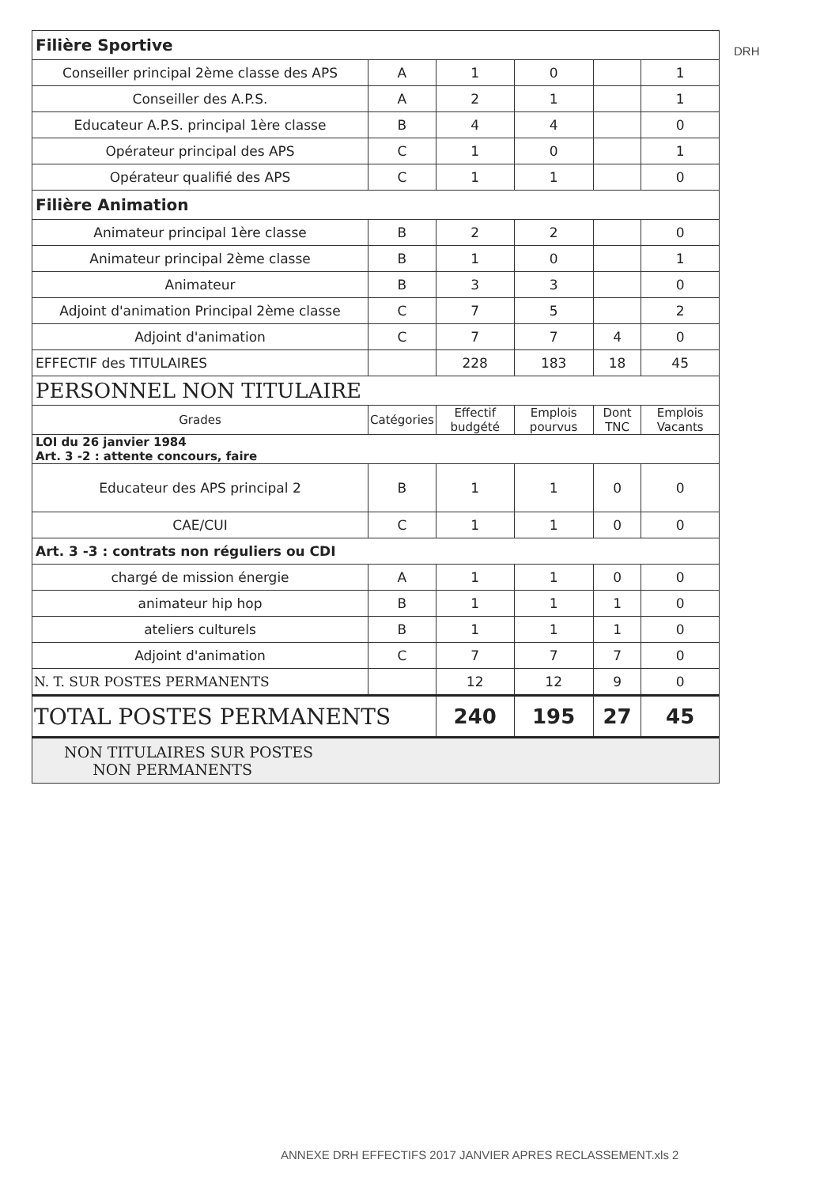DRH
| Filière Sportive | | | | | |
| Conseiller principal 2ème classe des APS | A | 1 | 0 | | 1 |
| Conseiller des A.P.S. | A | 2 | 1 | | 1 |
| Educateur A.P.S. principal 1ère classe | B | 4 | 4 | | 0 |
| Opérateur principal des APS | C | 1 | 0 | | 1 |
| Opérateur qualifié des APS | C | 1 | 1 | | 0 |
| Filière Animation | | | | | |
| Animateur principal 1ère classe | B | 2 | 2 | | 0 |
| Animateur principal 2ème classe | B | 1 | 0 | | 1 |
| Animateur | B | 3 | 3 | | 0 |
| Adjoint d'animation Principal 2ème classe | C | 7 | 5 | | 2 |
| Adjoint d'animation | C | 7 | 7 | 4 | 0 |
| EFFECTIF des TITULAIRES | | 228 | 183 | 18 | 45 |
| PERSONNEL NON TITULAIRE | | | | | |
| Grades | Catégories | Effectif budgété | Emplois pourvus | Dont TNC | Emplois Vacants |
| LOI du 26 janvier 1984 Art. 3 -2 : attente concours, faire | | | | | |
| Educateur des APS principal 2 | B | 1 | 1 | 0 | 0 |
| CAE/CUI | C | 1 | 1 | 0 | 0 |
| Art. 3 -3 : contrats non réguliers ou CDI | | | | | |
| chargé de mission énergie | A | 1 | 1 | 0 | 0 |
| animateur hip hop | B | 1 | 1 | 1 | 0 |
| ateliers culturels | B | 1 | 1 | 1 | 0 |
| Adjoint d'animation | C | 7 | 7 | 7 | 0 |
| N. T. SUR POSTES PERMANENTS | | 12 | 12 | 9 | 0 |
| TOTAL POSTES PERMANENTS | | 240 | 195 | 27 | 45 |
| NON TITULAIRES SUR POSTES NON PERMANENTS | | | | | |
ANNEXE DRH EFFECTIFS 2017 JANVIER APRES RECLASSEMENT.xls 2